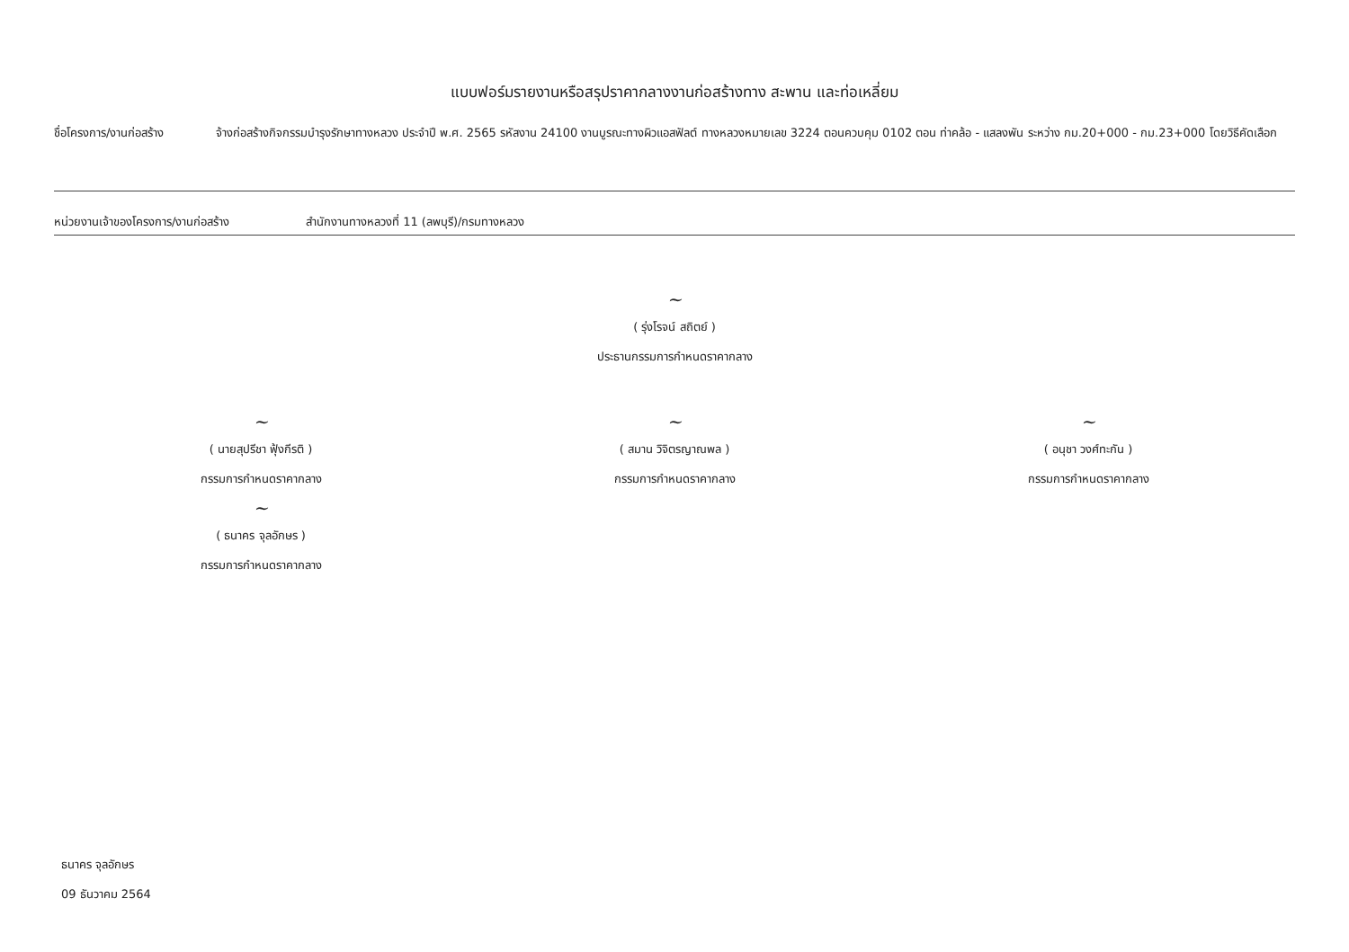แบบฟอร์มรายงานหรือสรุปราคากลางงานก่อสร้างทาง สะพาน และท่อเหลี่ยม
ชื่อโครงการ/งานก่อสร้าง จ้างก่อสร้างกิจกรรมบำรุงรักษาทางหลวง ประจำปี พ.ศ. 2565 รหัสงาน 24100 งานบูรณะทางผิวแอสฟัลต์ ทางหลวงหมายเลข 3224 ตอนควบคุม 0102 ตอน ท่าคล้อ - แสลงพัน ระหว่าง กม.20+000 - กม.23+000 โดยวิธีคัดเลือก
หน่วยงานเจ้าของโครงการ/งานก่อสร้าง สำนักงานทางหลวงที่ 11 (ลพบุรี)/กรมทางหลวง
~
( รุ่งโรจน์ สถิตย์ )
ประธานกรรมการกำหนดราคากลาง
~
( นายสุปรีชา ฟุ้งกีรติ )
กรรมการกำหนดราคากลาง
~
( ธนาคร จุลอักษร )
กรรมการกำหนดราคากลาง
~
( สมาน วิจิตรญาณพล )
กรรมการกำหนดราคากลาง
~
( อนุชา วงศ์ทะกัน )
กรรมการกำหนดราคากลาง
ธนาคร จุลอักษร
09 ธันวาคม 2564